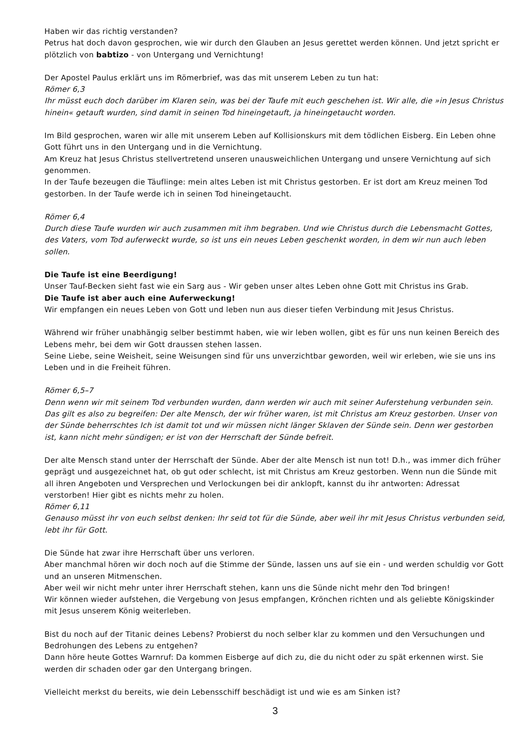Haben wir das richtig verstanden?
Petrus hat doch davon gesprochen, wie wir durch den Glauben an Jesus gerettet werden können. Und jetzt spricht er plötzlich von babtizo - von Untergang und Vernichtung!
Der Apostel Paulus erklärt uns im Römerbrief, was das mit unserem Leben zu tun hat:
Römer 6,3
Ihr müsst euch doch darüber im Klaren sein, was bei der Taufe mit euch geschehen ist. Wir alle, die »in Jesus Christus hinein« getauft wurden, sind damit in seinen Tod hineingetauft, ja hineingetaucht worden.
Im Bild gesprochen, waren wir alle mit unserem Leben auf Kollisionskurs mit dem tödlichen Eisberg. Ein Leben ohne Gott führt uns in den Untergang und in die Vernichtung.
Am Kreuz hat Jesus Christus stellvertretend unseren unausweichlichen Untergang und unsere Vernichtung auf sich genommen.
In der Taufe bezeugen die Täuflinge: mein altes Leben ist mit Christus gestorben. Er ist dort am Kreuz meinen Tod gestorben. In der Taufe werde ich in seinen Tod hineingetaucht.
Römer 6,4
Durch diese Taufe wurden wir auch zusammen mit ihm begraben. Und wie Christus durch die Lebensmacht Gottes, des Vaters, vom Tod auferweckt wurde, so ist uns ein neues Leben geschenkt worden, in dem wir nun auch leben sollen.
Die Taufe ist eine Beerdigung!
Unser Tauf-Becken sieht fast wie ein Sarg aus - Wir geben unser altes Leben ohne Gott mit Christus ins Grab.
Die Taufe ist aber auch eine Auferweckung!
Wir empfangen ein neues Leben von Gott und leben nun aus dieser tiefen Verbindung mit Jesus Christus.
Während wir früher unabhängig selber bestimmt haben, wie wir leben wollen, gibt es für uns nun keinen Bereich des Lebens mehr, bei dem wir Gott draussen stehen lassen.
Seine Liebe, seine Weisheit, seine Weisungen sind für uns unverzichtbar geworden, weil wir erleben, wie sie uns ins Leben und in die Freiheit führen.
Römer 6,5–7
Denn wenn wir mit seinem Tod verbunden wurden, dann werden wir auch mit seiner Auferstehung verbunden sein. Das gilt es also zu begreifen: Der alte Mensch, der wir früher waren, ist mit Christus am Kreuz gestorben. Unser von der Sünde beherrschtes Ich ist damit tot und wir müssen nicht länger Sklaven der Sünde sein. Denn wer gestorben ist, kann nicht mehr sündigen; er ist von der Herrschaft der Sünde befreit.
Der alte Mensch stand unter der Herrschaft der Sünde. Aber der alte Mensch ist nun tot! D.h., was immer dich früher geprägt und ausgezeichnet hat, ob gut oder schlecht, ist mit Christus am Kreuz gestorben. Wenn nun die Sünde mit all ihren Angeboten und Versprechen und Verlockungen bei dir anklopft, kannst du ihr antworten: Adressat verstorben! Hier gibt es nichts mehr zu holen.
Römer 6,11
Genauso müsst ihr von euch selbst denken: Ihr seid tot für die Sünde, aber weil ihr mit Jesus Christus verbunden seid, lebt ihr für Gott.
Die Sünde hat zwar ihre Herrschaft über uns verloren.
Aber manchmal hören wir doch noch auf die Stimme der Sünde, lassen uns auf sie ein - und werden schuldig vor Gott und an unseren Mitmenschen.
Aber weil wir nicht mehr unter ihrer Herrschaft stehen, kann uns die Sünde nicht mehr den Tod bringen!
Wir können wieder aufstehen, die Vergebung von Jesus empfangen, Krönchen richten und als geliebte Königskinder mit Jesus unserem König weiterleben.
Bist du noch auf der Titanic deines Lebens? Probierst du noch selber klar zu kommen und den Versuchungen und Bedrohungen des Lebens zu entgehen?
Dann höre heute Gottes Warnruf: Da kommen Eisberge auf dich zu, die du nicht oder zu spät erkennen wirst. Sie werden dir schaden oder gar den Untergang bringen.
Vielleicht merkst du bereits, wie dein Lebensschiff beschädigt ist und wie es am Sinken ist?
3